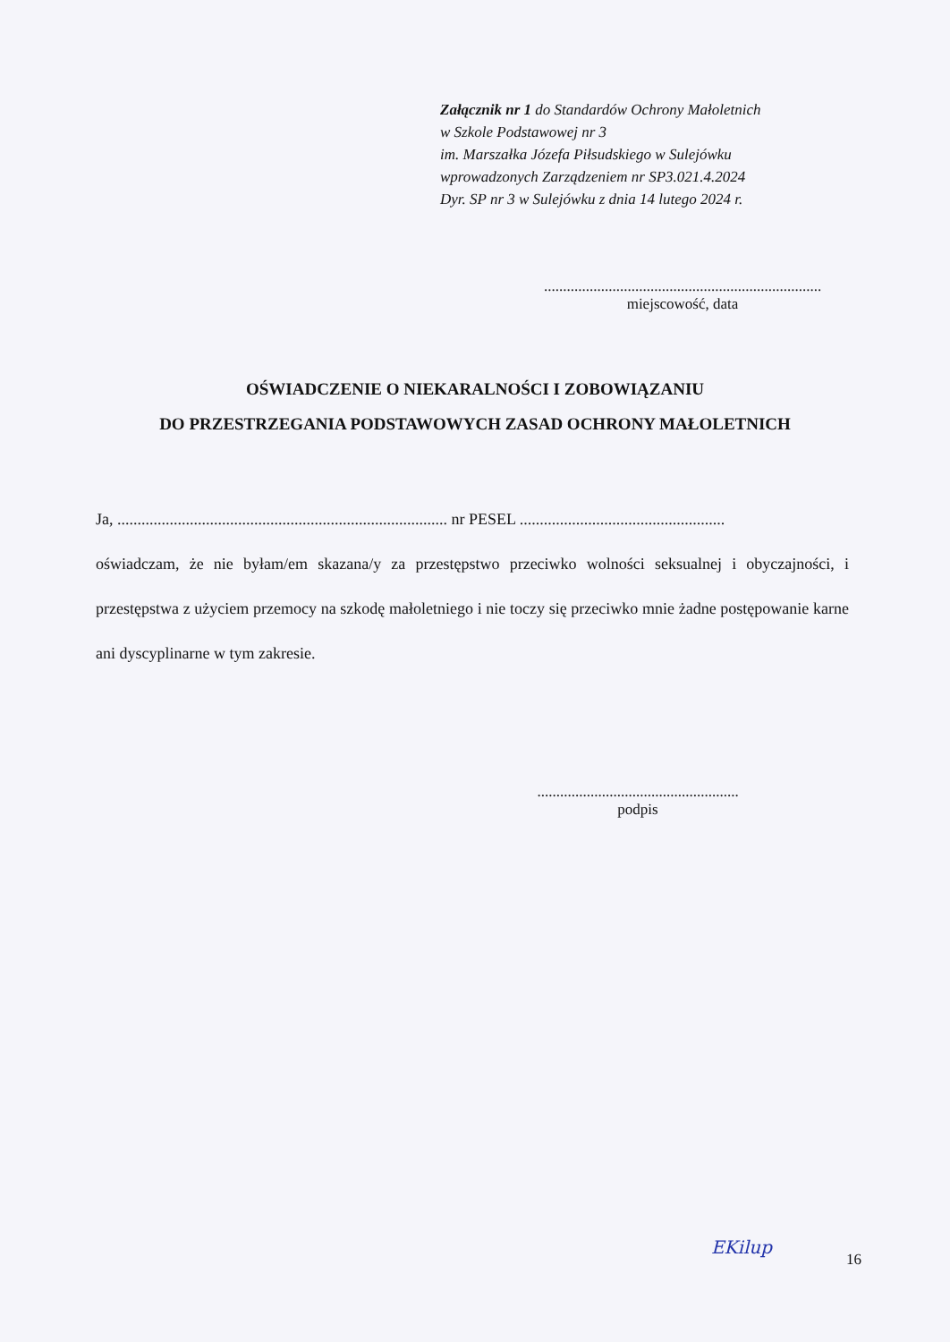Załącznik nr 1 do Standardów Ochrony Małoletnich
w Szkole Podstawowej nr 3
im. Marszałka Józefa Piłsudskiego w Sulejówku
wprowadzonych Zarządzeniem nr SP3.021.4.2024
Dyr. SP nr 3 w Sulejówku z dnia 14 lutego 2024 r.
.........................................................................
miejscowość, data
OŚWIADCZENIE O NIEKARALNOŚCI I ZOBOWIĄZANIU
DO PRZESTRZEGANIA PODSTAWOWYCH ZASAD OCHRONY MAŁOLETNICH
Ja, .................................................................................. nr PESEL ...................................................
oświadczam, że nie byłam/em skazana/y za przestępstwo przeciwko wolności seksualnej i obyczajności, i przestępstwa z użyciem przemocy na szkodę małoletniego i nie toczy się przeciwko mnie żadne postępowanie karne ani dyscyplinarne w tym zakresie.
.....................................................
podpis
EKilup
16